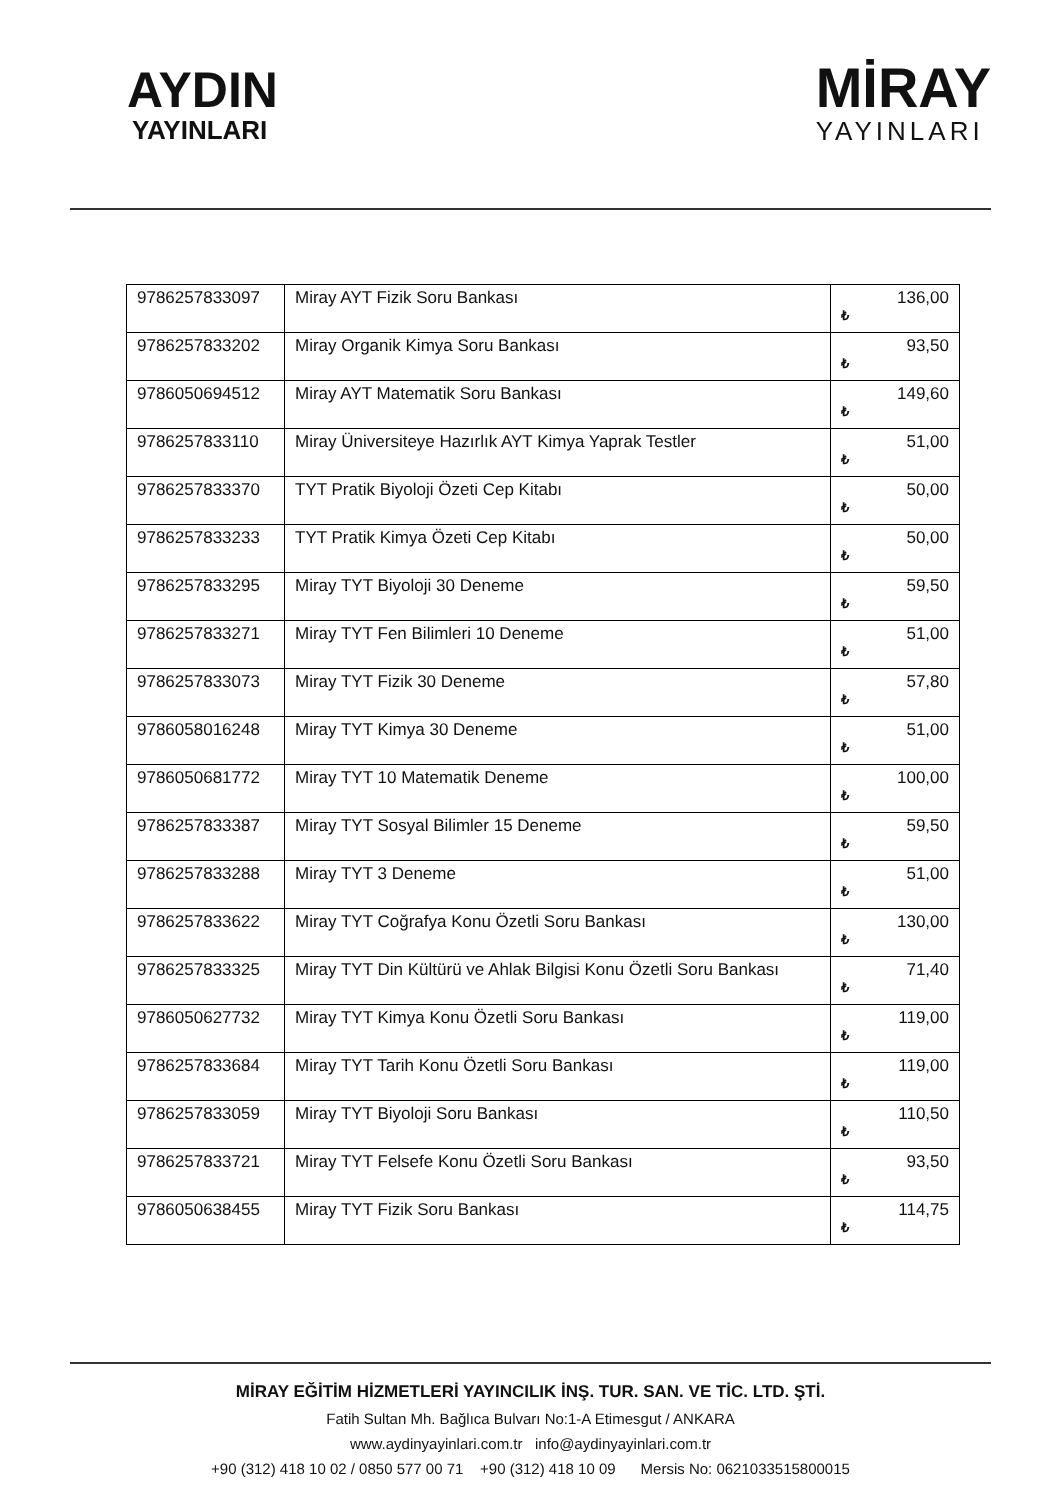AYDIN
YAYINLARI
MİRAY
YAYINLARI
| 9786257833097 | Miray AYT Fizik Soru Bankası | 136,00 ₺ |
| 9786257833202 | Miray Organik Kimya Soru Bankası | 93,50 ₺ |
| 9786050694512 | Miray AYT Matematik Soru Bankası | 149,60 ₺ |
| 9786257833110 | Miray Üniversiteye Hazırlık AYT Kimya Yaprak Testler | 51,00 ₺ |
| 9786257833370 | TYT Pratik Biyoloji Özeti Cep Kitabı | 50,00 ₺ |
| 9786257833233 | TYT Pratik Kimya Özeti Cep Kitabı | 50,00 ₺ |
| 9786257833295 | Miray TYT Biyoloji 30 Deneme | 59,50 ₺ |
| 9786257833271 | Miray TYT Fen Bilimleri 10 Deneme | 51,00 ₺ |
| 9786257833073 | Miray TYT Fizik 30 Deneme | 57,80 ₺ |
| 9786058016248 | Miray TYT Kimya 30 Deneme | 51,00 ₺ |
| 9786050681772 | Miray TYT 10 Matematik Deneme | 100,00 ₺ |
| 9786257833387 | Miray TYT Sosyal Bilimler 15 Deneme | 59,50 ₺ |
| 9786257833288 | Miray TYT 3 Deneme | 51,00 ₺ |
| 9786257833622 | Miray TYT Coğrafya Konu Özetli Soru Bankası | 130,00 ₺ |
| 9786257833325 | Miray TYT Din Kültürü ve Ahlak Bilgisi Konu Özetli Soru Bankası | 71,40 ₺ |
| 9786050627732 | Miray TYT Kimya Konu Özetli Soru Bankası | 119,00 ₺ |
| 9786257833684 | Miray TYT Tarih Konu Özetli Soru Bankası | 119,00 ₺ |
| 9786257833059 | Miray TYT Biyoloji Soru Bankası | 110,50 ₺ |
| 9786257833721 | Miray TYT Felsefe Konu Özetli Soru Bankası | 93,50 ₺ |
| 9786050638455 | Miray TYT Fizik Soru Bankası | 114,75 ₺ |
MİRAY EĞİTİM HİZMETLERİ YAYINCILIK İNŞ. TUR. SAN. VE TİC. LTD. ŞTİ.
Fatih Sultan Mh. Bağlıca Bulvarı No:1-A Etimesgut / ANKARA
www.aydinyayinlari.com.tr info@aydinyayinlari.com.tr
+90 (312) 418 10 02 / 0850 577 00 71 +90 (312) 418 10 09 Mersis No: 0621033515800015